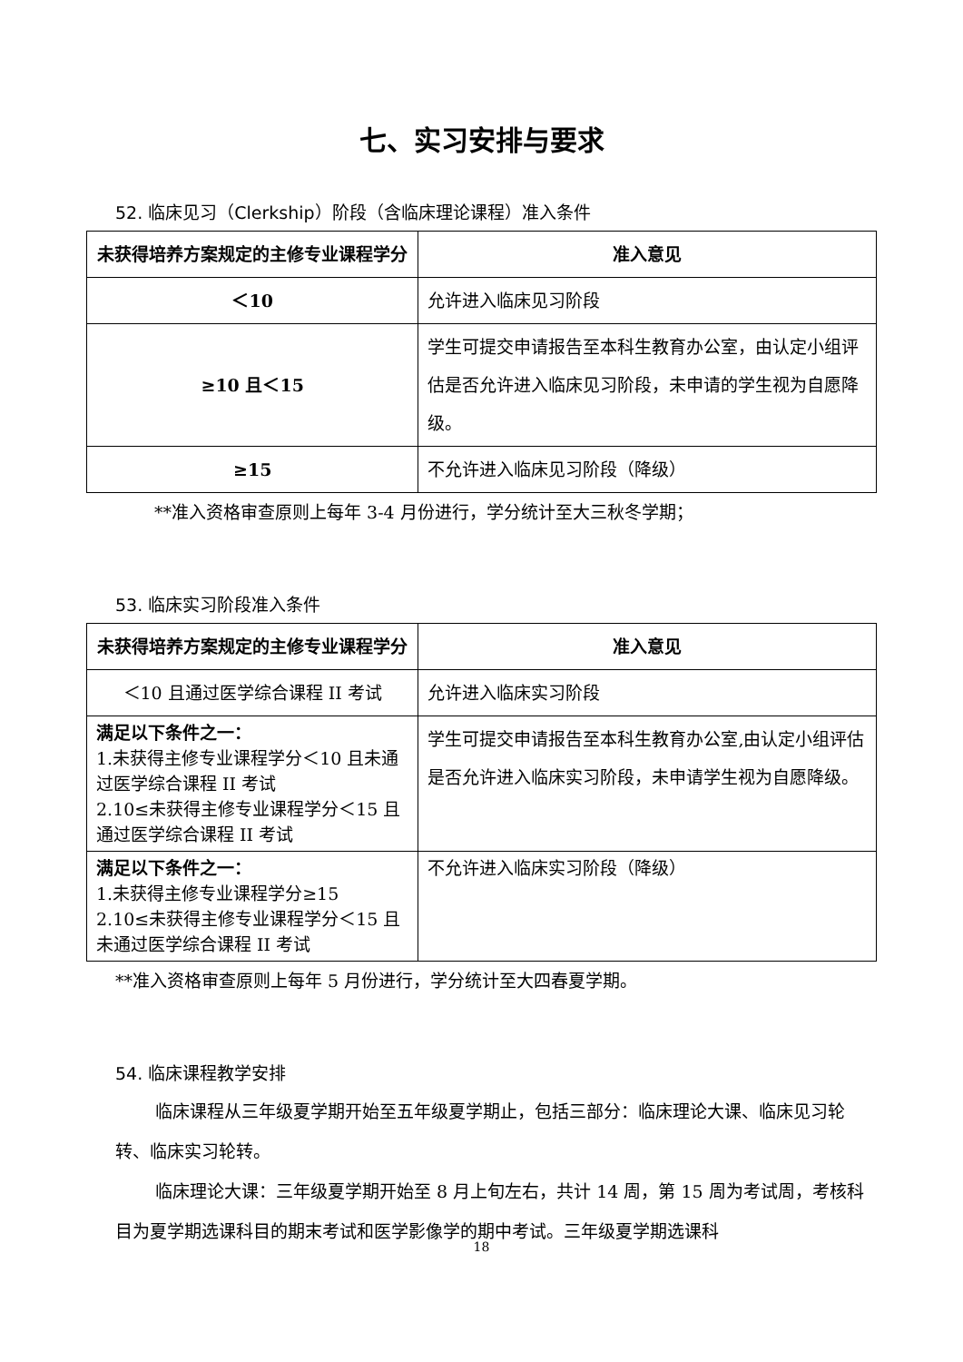七、实习安排与要求
52. 临床见习（Clerkship）阶段（含临床理论课程）准入条件
| 未获得培养方案规定的主修专业课程学分 | 准入意见 |
| --- | --- |
| ＜10 | 允许进入临床见习阶段 |
| ≥10 且＜15 | 学生可提交申请报告至本科生教育办公室，由认定小组评估是否允许进入临床见习阶段，未申请的学生视为自愿降级。 |
| ≥15 | 不允许进入临床见习阶段（降级） |
**准入资格审查原则上每年 3-4 月份进行，学分统计至大三秋冬学期；
53. 临床实习阶段准入条件
| 未获得培养方案规定的主修专业课程学分 | 准入意见 |
| --- | --- |
| ＜10 且通过医学综合课程 II 考试 | 允许进入临床实习阶段 |
| 满足以下条件之一： 1.未获得主修专业课程学分＜10 且未通过医学综合课程 II 考试 2.10≤未获得主修专业课程学分＜15 且通过医学综合课程 II 考试 | 学生可提交申请报告至本科生教育办公室,由认定小组评估是否允许进入临床实习阶段，未申请学生视为自愿降级。 |
| 满足以下条件之一： 1.未获得主修专业课程学分≥15 2.10≤未获得主修专业课程学分＜15 且未通过医学综合课程 II 考试 | 不允许进入临床实习阶段（降级） |
**准入资格审查原则上每年 5 月份进行，学分统计至大四春夏学期。
54. 临床课程教学安排
临床课程从三年级夏学期开始至五年级夏学期止，包括三部分：临床理论大课、临床见习轮转、临床实习轮转。
临床理论大课：三年级夏学期开始至 8 月上旬左右，共计 14 周，第 15 周为考试周，考核科目为夏学期选课科目的期末考试和医学影像学的期中考试。三年级夏学期选课科
18